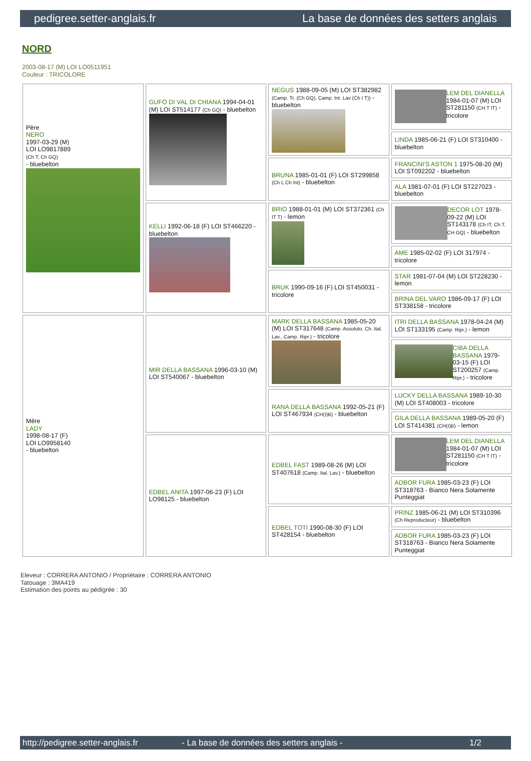pedigree.setter-anglais.fr La base de données des setters anglais
NORD
2003-08-17 (M) LOI LO0511951
Couleur : TRICOLORE
| Père NERO 1997-03-29 (M) LOI LO9817889 (Ch T, Ch GQ) - bluebelton | GUFO DI VAL DI CHIANA 1994-04-01 (M) LOI ST514177 (Ch GQ) - bluebelton | NEGUS 1988-09-05 (M) LOI ST382982 (Camp. Tr. (Ch GQ), Camp. Int. Lav (Ch I T)) - bluebelton | LEM DEL DIANELLA 1984-01-07 (M) LOI ST281150 (CH T IT) - tricolore |
| | | | LINDA 1985-06-21 (F) LOI ST310400 - bluebelton |
| | | BRUNA 1985-01-01 (F) LOI ST299858 (Ch L Ch Int) - bluebelton | FRANCINI'S ASTON 1 1975-08-20 (M) LOI ST092202 - bluebelton |
| | | | ALA 1981-07-01 (F) LOI ST227023 - bluebelton |
| | KELLI 1992-06-18 (F) LOI ST466220 - bluebelton | BRIO 1988-01-01 (M) LOI ST372361 (Ch IT T) - lemon | DECOR LOT 1978-09-22 (M) LOI ST143178 (Ch IT, Ch T, CH GQ) - bluebelton |
| | | | AME 1985-02-02 (F) LOI 317974 - tricolore |
| | | BRUK 1990-09-16 (F) LOI ST450031 - tricolore | STAR 1981-07-04 (M) LOI ST228230 - lemon |
| | | | BRINA DEL VARO 1986-09-17 (F) LOI ST338158 - tricolore |
| Mère LADY 1998-08-17 (F) LOI LO9958140 - bluebelton | MIR DELLA BASSANA 1996-03-10 (M) LOI ST540067 - bluebelton | MARK DELLA BASSANA 1985-05-20 (M) LOI ST317648 (Camp. Assoluto, Ch. Ital. Lav., Camp. Ripr.) - tricolore | ITRI DELLA BASSANA 1978-04-24 (M) LOI ST133195 (Camp. Ripr.) - lemon |
| | | | CIBA DELLA BASSANA 1979-03-15 (F) LOI ST200257 (Camp. Ripr.) - tricolore |
| | | RANA DELLA BASSANA 1992-05-21 (F) LOI ST467934 (CH(I)B) - bluebelton | LUCKY DELLA BASSANA 1989-10-30 (M) LOI ST408003 - tricolore |
| | | | GILA DELLA BASSANA 1989-05-20 (F) LOI ST414381 (CH(I)B) - lemon |
| | EDBEL ANITA 1997-06-23 (F) LOI LO98125 - bluebelton | EDBEL FAST 1989-08-26 (M) LOI ST407618 (Camp. Ital. Lav.) - bluebelton | LEM DEL DIANELLA 1984-01-07 (M) LOI ST281150 (CH T IT) - tricolore |
| | | | ADBOR FURA 1985-03-23 (F) LOI ST318763 - Bianco Nera Solamente Punteggiat |
| | | EDBEL TOTI 1990-08-30 (F) LOI ST428154 - bluebelton | PRINZ 1985-06-21 (M) LOI ST310396 (Ch Reproducteur) - bluebelton |
| | | | ADBOR FURA 1985-03-23 (F) LOI ST318763 - Bianco Nera Solamente Punteggiat |
Eleveur : CORRERA ANTONIO / Propriétaire : CORRERA ANTONIO
Tatouage : 3MA419
Estimation des points au pédigrée : 30
http://pedigree.setter-anglais.fr - La base de données des setters anglais - 1/2